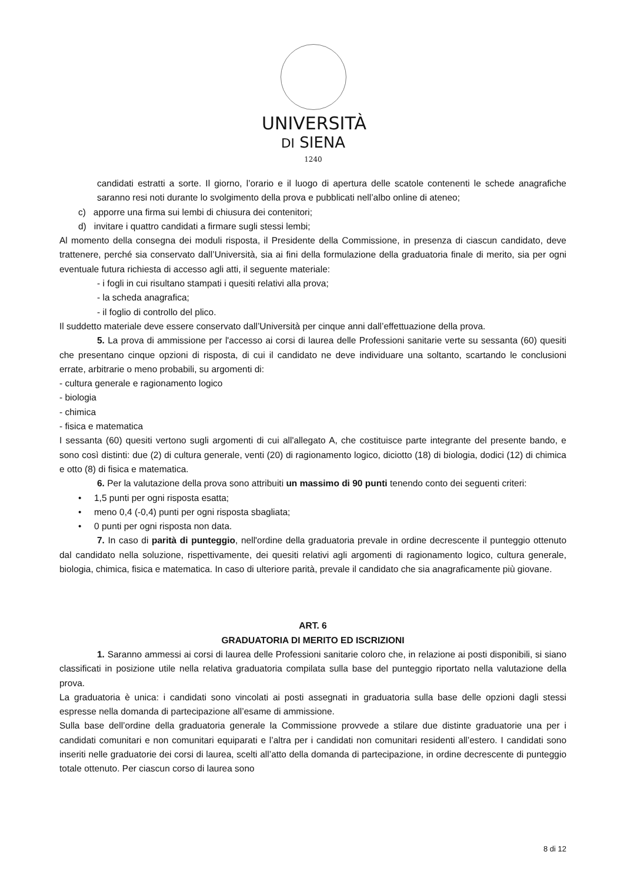UNIVERSITÀ
DI SIENA
1240
candidati estratti a sorte. Il giorno, l’orario e il luogo di apertura delle scatole contenenti le schede anagrafiche saranno resi noti durante lo svolgimento della prova e pubblicati nell’albo online di ateneo;
c) apporre una firma sui lembi di chiusura dei contenitori;
d) invitare i quattro candidati a firmare sugli stessi lembi;
Al momento della consegna dei moduli risposta, il Presidente della Commissione, in presenza di ciascun candidato, deve trattenere, perché sia conservato dall’Università, sia ai fini della formulazione della graduatoria finale di merito, sia per ogni eventuale futura richiesta di accesso agli atti, il seguente materiale:
- i fogli in cui risultano stampati i quesiti relativi alla prova;
- la scheda anagrafica;
- il foglio di controllo del plico.
Il suddetto materiale deve essere conservato dall’Università per cinque anni dall’effettuazione della prova.
5. La prova di ammissione per l'accesso ai corsi di laurea delle Professioni sanitarie verte su sessanta (60) quesiti che presentano cinque opzioni di risposta, di cui il candidato ne deve individuare una soltanto, scartando le conclusioni errate, arbitrarie o meno probabili, su argomenti di:
- cultura generale e ragionamento logico
- biologia
- chimica
- fisica e matematica
I sessanta (60) quesiti vertono sugli argomenti di cui all'allegato A, che costituisce parte integrante del presente bando, e sono così distinti: due (2) di cultura generale, venti (20) di ragionamento logico, diciotto (18) di biologia, dodici (12) di chimica e otto (8) di fisica e matematica.
6. Per la valutazione della prova sono attribuiti un massimo di 90 punti tenendo conto dei seguenti criteri:
• 1,5 punti per ogni risposta esatta;
• meno 0,4 (-0,4) punti per ogni risposta sbagliata;
• 0 punti per ogni risposta non data.
7. In caso di parità di punteggio, nell'ordine della graduatoria prevale in ordine decrescente il punteggio ottenuto dal candidato nella soluzione, rispettivamente, dei quesiti relativi agli argomenti di ragionamento logico, cultura generale, biologia, chimica, fisica e matematica. In caso di ulteriore parità, prevale il candidato che sia anagraficamente più giovane.
ART. 6
GRADUATORIA DI MERITO ED ISCRIZIONI
1. Saranno ammessi ai corsi di laurea delle Professioni sanitarie coloro che, in relazione ai posti disponibili, si siano classificati in posizione utile nella relativa graduatoria compilata sulla base del punteggio riportato nella valutazione della prova.
La graduatoria è unica: i candidati sono vincolati ai posti assegnati in graduatoria sulla base delle opzioni dagli stessi espresse nella domanda di partecipazione all’esame di ammissione.
Sulla base dell’ordine della graduatoria generale la Commissione provvede a stilare due distinte graduatorie una per i candidati comunitari e non comunitari equiparati e l’altra per i candidati non comunitari residenti all’estero. I candidati sono inseriti nelle graduatorie dei corsi di laurea, scelti all’atto della domanda di partecipazione, in ordine decrescente di punteggio totale ottenuto. Per ciascun corso di laurea sono
8 di 12